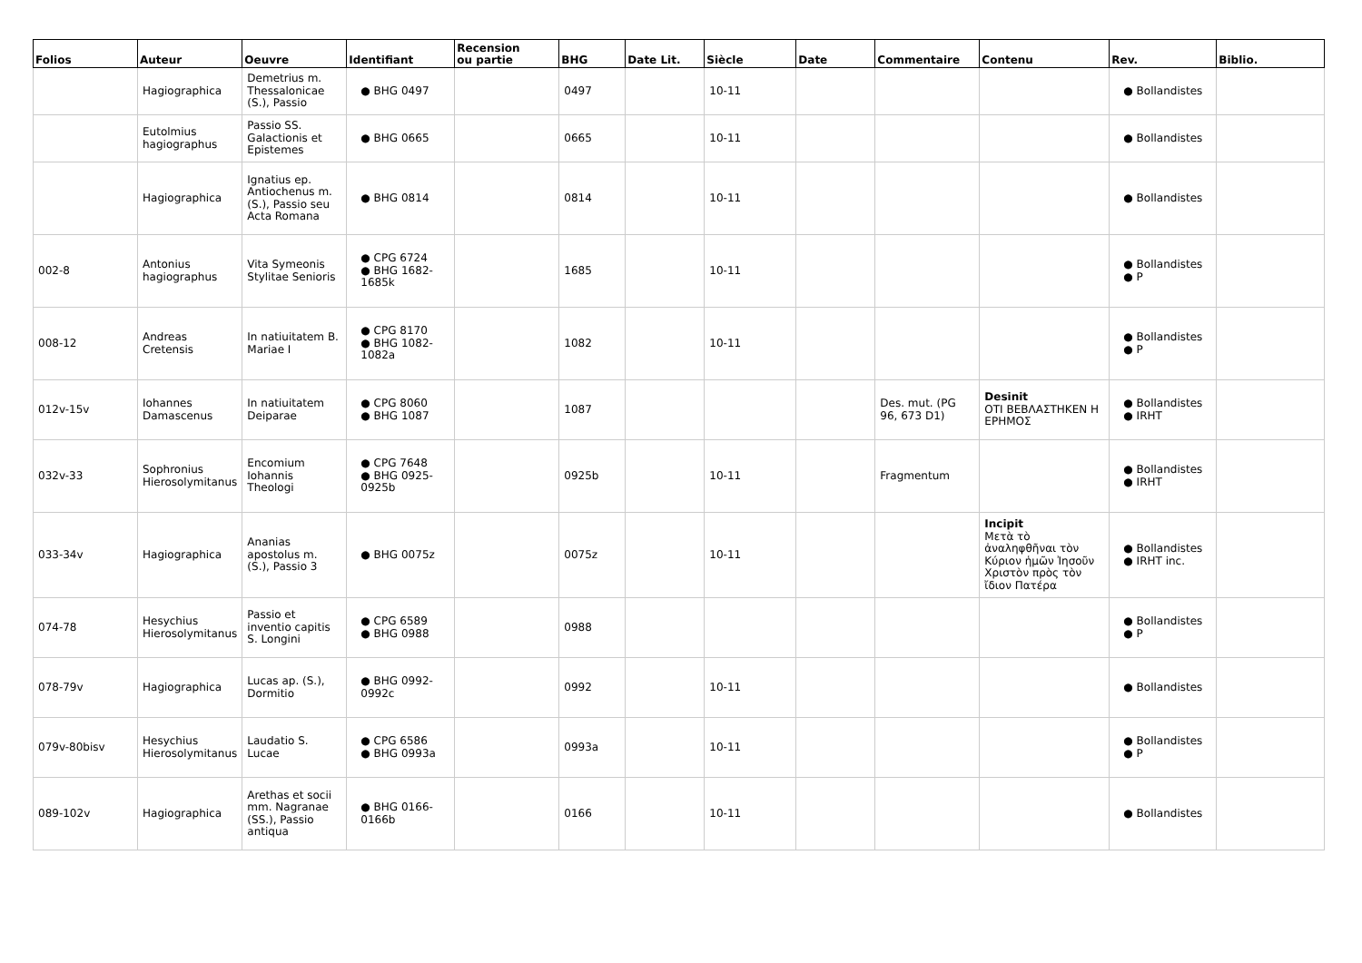| Folios | Auteur | Oeuvre | Identifiant | Recension ou partie | BHG | Date Lit. | Siècle | Date | Commentaire | Contenu | Rev. | Biblio. |
| --- | --- | --- | --- | --- | --- | --- | --- | --- | --- | --- | --- | --- |
| | Hagiographica | Demetrius m. Thessalonicae (S.), Passio | ● BHG 0497 | | 0497 | | 10-11 | | | | ● Bollandistes | |
| | Eutolmius hagiographus | Passio SS. Galactionis et Epistemes | ● BHG 0665 | | 0665 | | 10-11 | | | | ● Bollandistes | |
| | Hagiographica | Ignatius ep. Antiochenus m. (S.), Passio seu Acta Romana | ● BHG 0814 | | 0814 | | 10-11 | | | | ● Bollandistes | |
| 002-8 | Antonius hagiographus | Vita Symeonis Stylitae Senioris | ● CPG 6724 ● BHG 1682-1685k | | 1685 | | 10-11 | | | | ● Bollandistes ● P | |
| 008-12 | Andreas Cretensis | In natiuitatem B. Mariae I | ● CPG 8170 ● BHG 1082-1082a | | 1082 | | 10-11 | | | | ● Bollandistes ● P | |
| 012v-15v | Iohannes Damascenus | In natiuitatem Deiparae | ● CPG 8060 ● BHG 1087 | | 1087 | | | | Des. mut. (PG 96, 673 D1) | Desinit ΟΤΙ ΒΕΒΛΑΣΤΗΚΕΝ Η ΕΡΗΜΟΣ | ● Bollandistes ● IRHT | |
| 032v-33 | Sophronius Hierosolymitanus | Encomium Iohannis Theologi | ● CPG 7648 ● BHG 0925-0925b | | 0925b | | 10-11 | | Fragmentum | | ● Bollandistes ● IRHT | |
| 033-34v | Hagiographica | Ananias apostolus m. (S.), Passio 3 | ● BHG 0075z | | 0075z | | 10-11 | | | Incipit Μετὰ τὸ ἀναληφθῆναι τὸν Κύριον ἡμῶν Ἰησοῦν Χριστὸν πρὸς τὸν ἴδιον Πατέρα | ● Bollandistes ● IRHT inc. | |
| 074-78 | Hesychius Hierosolymitanus | Passio et inventio capitis S. Longini | ● CPG 6589 ● BHG 0988 | | 0988 | | | | | | ● Bollandistes ● P | |
| 078-79v | Hagiographica | Lucas ap. (S.), Dormitio | ● BHG 0992-0992c | | 0992 | | 10-11 | | | | ● Bollandistes | |
| 079v-80bisv | Hesychius Hierosolymitanus | Laudatio S. Lucae | ● CPG 6586 ● BHG 0993a | | 0993a | | 10-11 | | | | ● Bollandistes ● P | |
| 089-102v | Hagiographica | Arethas et socii mm. Nagranae (SS.), Passio antiqua | ● BHG 0166-0166b | | 0166 | | 10-11 | | | | ● Bollandistes | |